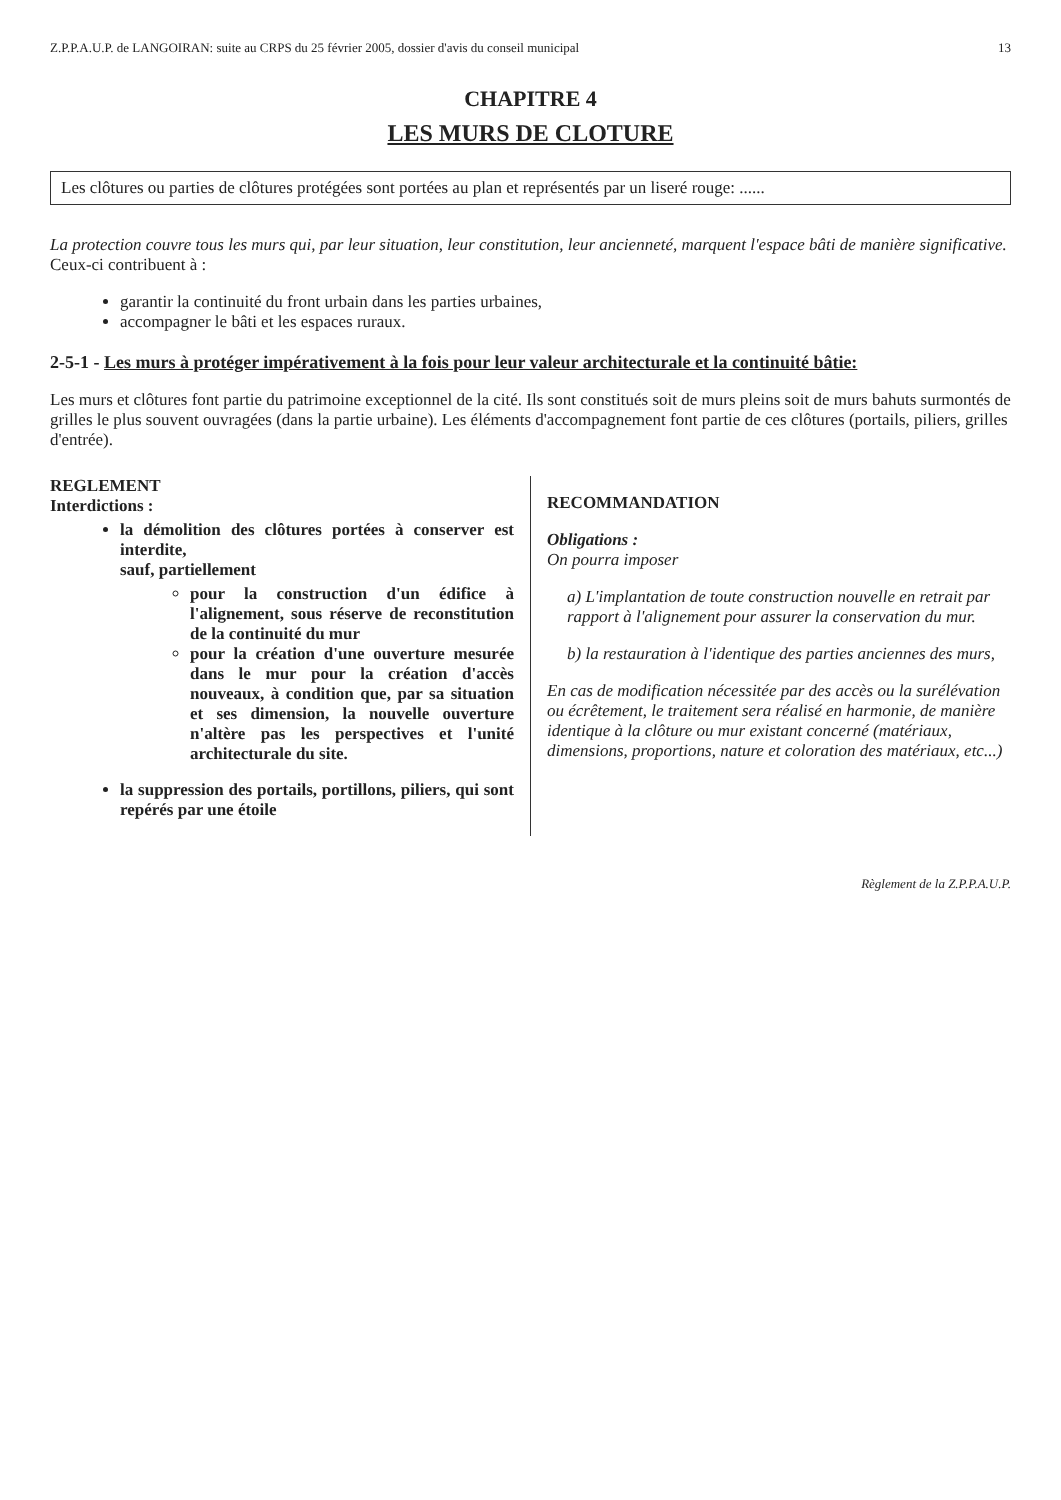Z.P.P.A.U.P. de LANGOIRAN: suite au CRPS du 25 février 2005, dossier d'avis du conseil municipal 13
CHAPITRE 4
LES MURS DE CLOTURE
Les clôtures ou parties de clôtures protégées sont portées au plan et représentés par un liseré rouge: ......
La protection couvre tous les murs qui, par leur situation, leur constitution, leur ancienneté, marquent l'espace bâti de manière significative.
Ceux-ci contribuent à :
garantir la continuité du front urbain dans les parties urbaines,
accompagner le bâti et les espaces ruraux.
2-5-1 - Les murs à protéger impérativement à la fois pour leur valeur architecturale et la continuité bâtie:
Les murs et clôtures font partie du patrimoine exceptionnel de la cité. Ils sont constitués soit de murs pleins soit de murs bahuts surmontés de grilles le plus souvent ouvragées (dans la partie urbaine). Les éléments d'accompagnement font partie de ces clôtures (portails, piliers, grilles d'entrée).
REGLEMENT
Interdictions :
la démolition des clôtures portées à conserver est interdite,
sauf, partiellement
pour la construction d'un édifice à l'alignement, sous réserve de reconstitution de la continuité du mur
pour la création d'une ouverture mesurée dans le mur pour la création d'accès nouveaux, à condition que, par sa situation et ses dimension, la nouvelle ouverture n'altère pas les perspectives et l'unité architecturale du site.
la suppression des portails, portillons, piliers, qui sont repérés par une étoile
RECOMMANDATION
Obligations :
On pourra imposer
a) L'implantation de toute construction nouvelle en retrait par rapport à l'alignement pour assurer la conservation du mur.
b) la restauration à l'identique des parties anciennes des murs,
En cas de modification nécessitée par des accès ou la surélévation ou écrêtement, le traitement sera réalisé en harmonie, de manière identique à la clôture ou mur existant concerné (matériaux, dimensions, proportions, nature et coloration des matériaux, etc...)
Règlement de la Z.P.P.A.U.P.